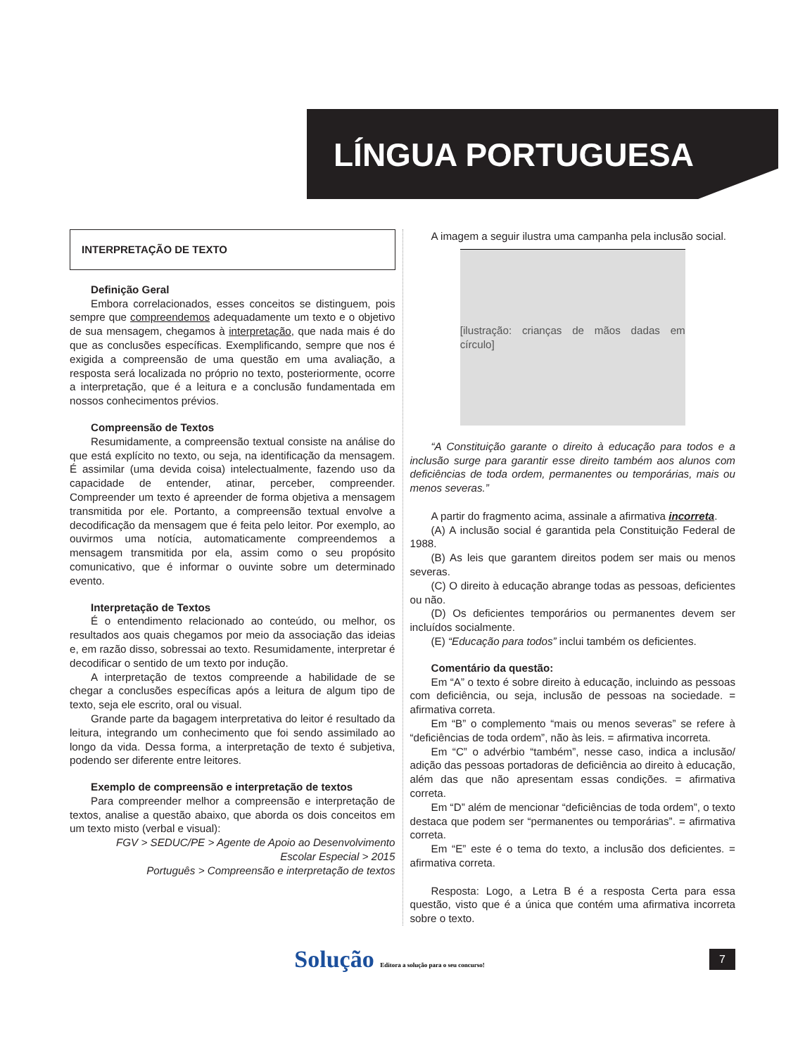LÍNGUA PORTUGUESA
INTERPRETAÇÃO DE TEXTO
Definição Geral
Embora correlacionados, esses conceitos se distinguem, pois sempre que compreendemos adequadamente um texto e o objetivo de sua mensagem, chegamos à interpretação, que nada mais é do que as conclusões específicas. Exemplificando, sempre que nos é exigida a compreensão de uma questão em uma avaliação, a resposta será localizada no próprio no texto, posteriormente, ocorre a interpretação, que é a leitura e a conclusão fundamentada em nossos conhecimentos prévios.
Compreensão de Textos
Resumidamente, a compreensão textual consiste na análise do que está explícito no texto, ou seja, na identificação da mensagem. É assimilar (uma devida coisa) intelectualmente, fazendo uso da capacidade de entender, atinar, perceber, compreender. Compreender um texto é apreender de forma objetiva a mensagem transmitida por ele. Portanto, a compreensão textual envolve a decodificação da mensagem que é feita pelo leitor. Por exemplo, ao ouvirmos uma notícia, automaticamente compreendemos a mensagem transmitida por ela, assim como o seu propósito comunicativo, que é informar o ouvinte sobre um determinado evento.
Interpretação de Textos
É o entendimento relacionado ao conteúdo, ou melhor, os resultados aos quais chegamos por meio da associação das ideias e, em razão disso, sobressai ao texto. Resumidamente, interpretar é decodificar o sentido de um texto por indução.
A interpretação de textos compreende a habilidade de se chegar a conclusões específicas após a leitura de algum tipo de texto, seja ele escrito, oral ou visual.
Grande parte da bagagem interpretativa do leitor é resultado da leitura, integrando um conhecimento que foi sendo assimilado ao longo da vida. Dessa forma, a interpretação de texto é subjetiva, podendo ser diferente entre leitores.
Exemplo de compreensão e interpretação de textos
Para compreender melhor a compreensão e interpretação de textos, analise a questão abaixo, que aborda os dois conceitos em um texto misto (verbal e visual):
FGV > SEDUC/PE > Agente de Apoio ao Desenvolvimento Escolar Especial > 2015
Português > Compreensão e interpretação de textos
A imagem a seguir ilustra uma campanha pela inclusão social.
[ilustração: crianças de mãos dadas em círculo]
“A Constituição garante o direito à educação para todos e a inclusão surge para garantir esse direito também aos alunos com deficiências de toda ordem, permanentes ou temporárias, mais ou menos severas.”
A partir do fragmento acima, assinale a afirmativa incorreta.
(A) A inclusão social é garantida pela Constituição Federal de 1988.
(B) As leis que garantem direitos podem ser mais ou menos severas.
(C) O direito à educação abrange todas as pessoas, deficientes ou não.
(D) Os deficientes temporários ou permanentes devem ser incluídos socialmente.
(E) “Educação para todos” inclui também os deficientes.
Comentário da questão:
Em “A” o texto é sobre direito à educação, incluindo as pessoas com deficiência, ou seja, inclusão de pessoas na sociedade. = afirmativa correta.
Em “B” o complemento “mais ou menos severas” se refere à “deficiências de toda ordem”, não às leis. = afirmativa incorreta.
Em “C” o advérbio “também”, nesse caso, indica a inclusão/ adição das pessoas portadoras de deficiência ao direito à educação, além das que não apresentam essas condições. = afirmativa correta.
Em “D” além de mencionar “deficiências de toda ordem”, o texto destaca que podem ser “permanentes ou temporárias”. = afirmativa correta.
Em “E” este é o tema do texto, a inclusão dos deficientes. = afirmativa correta.
Resposta: Logo, a Letra B é a resposta Certa para essa questão, visto que é a única que contém uma afirmativa incorreta sobre o texto.
Solução Editora a solução para o seu concurso! 7